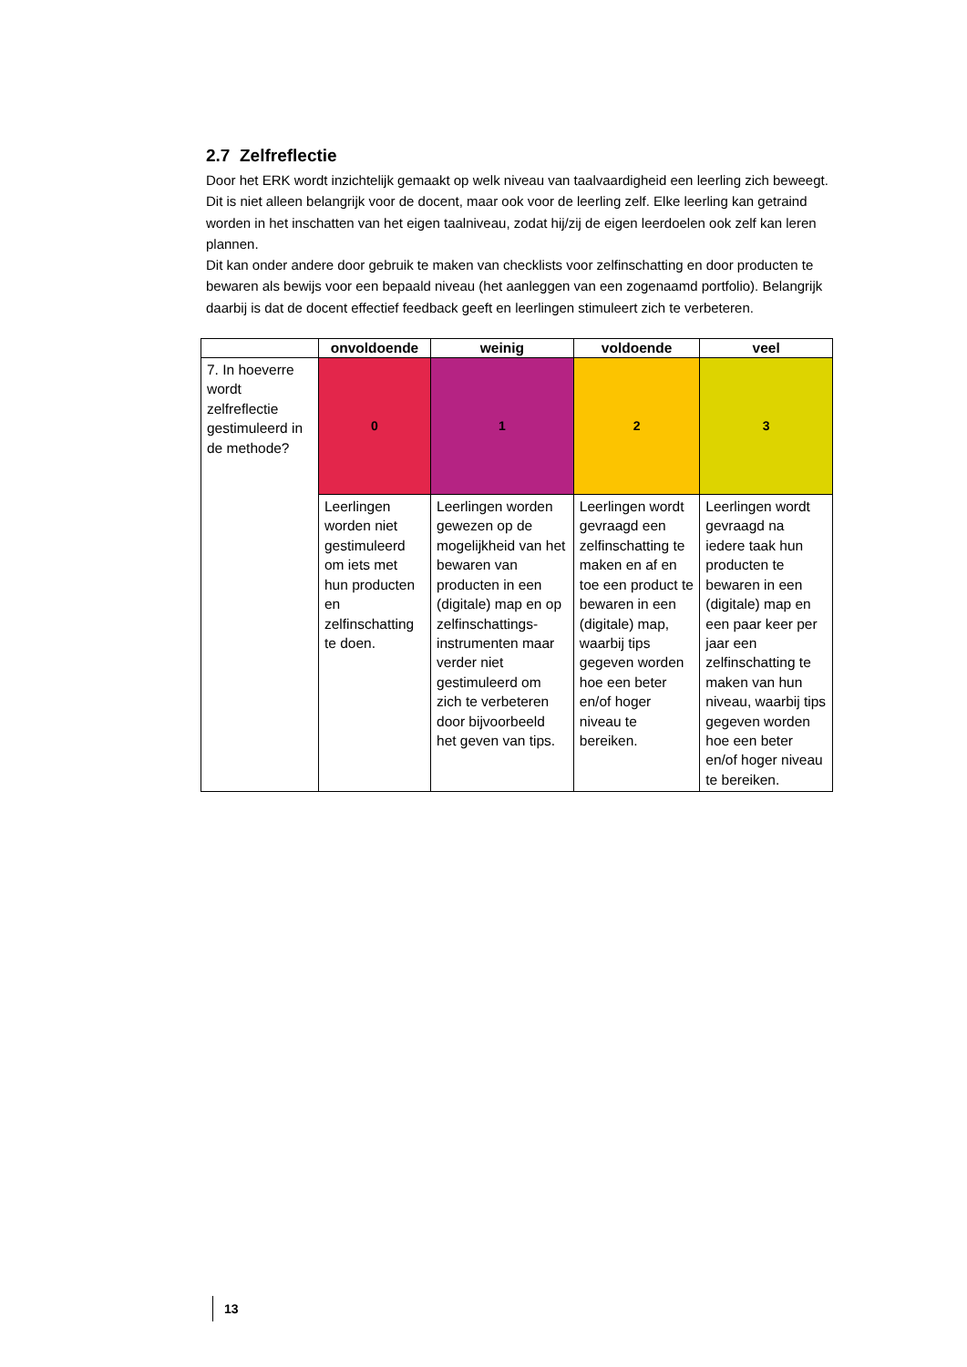2.7 Zelfreflectie
Door het ERK wordt inzichtelijk gemaakt op welk niveau van taalvaardigheid een leerling zich beweegt. Dit is niet alleen belangrijk voor de docent, maar ook voor de leerling zelf. Elke leerling kan getraind worden in het inschatten van het eigen taalniveau, zodat hij/zij de eigen leerdoelen ook zelf kan leren plannen.
Dit kan onder andere door gebruik te maken van checklists voor zelfinschatting en door producten te bewaren als bewijs voor een bepaald niveau (het aanleggen van een zogenaamd portfolio). Belangrijk daarbij is dat de docent effectief feedback geeft en leerlingen stimuleert zich te verbeteren.
| | onvoldoende | weinig | voldoende | veel |
| --- | --- | --- | --- | --- |
| 7. In hoeverre wordt zelfreflectie gestimuleerd in de methode? | 0 | 1 | 2 | 3 |
| | Leerlingen worden niet gestimuleerd om iets met hun producten en zelfinschatting te doen. | Leerlingen worden gewezen op de mogelijkheid van het bewaren van producten in een (digitale) map en op zelfinschattings-instrumenten maar verder niet gestimuleerd om zich te verbeteren door bijvoorbeeld het geven van tips. | Leerlingen wordt gevraagd een zelfinschatting te maken en af en toe een product te bewaren in een (digitale) map, waarbij tips gegeven worden hoe een beter en/of hoger niveau te bereiken. | Leerlingen wordt gevraagd na iedere taak hun producten te bewaren in een (digitale) map en een paar keer per jaar een zelfinschatting te maken van hun niveau, waarbij tips gegeven worden hoe een beter en/of hoger niveau te bereiken. |
13